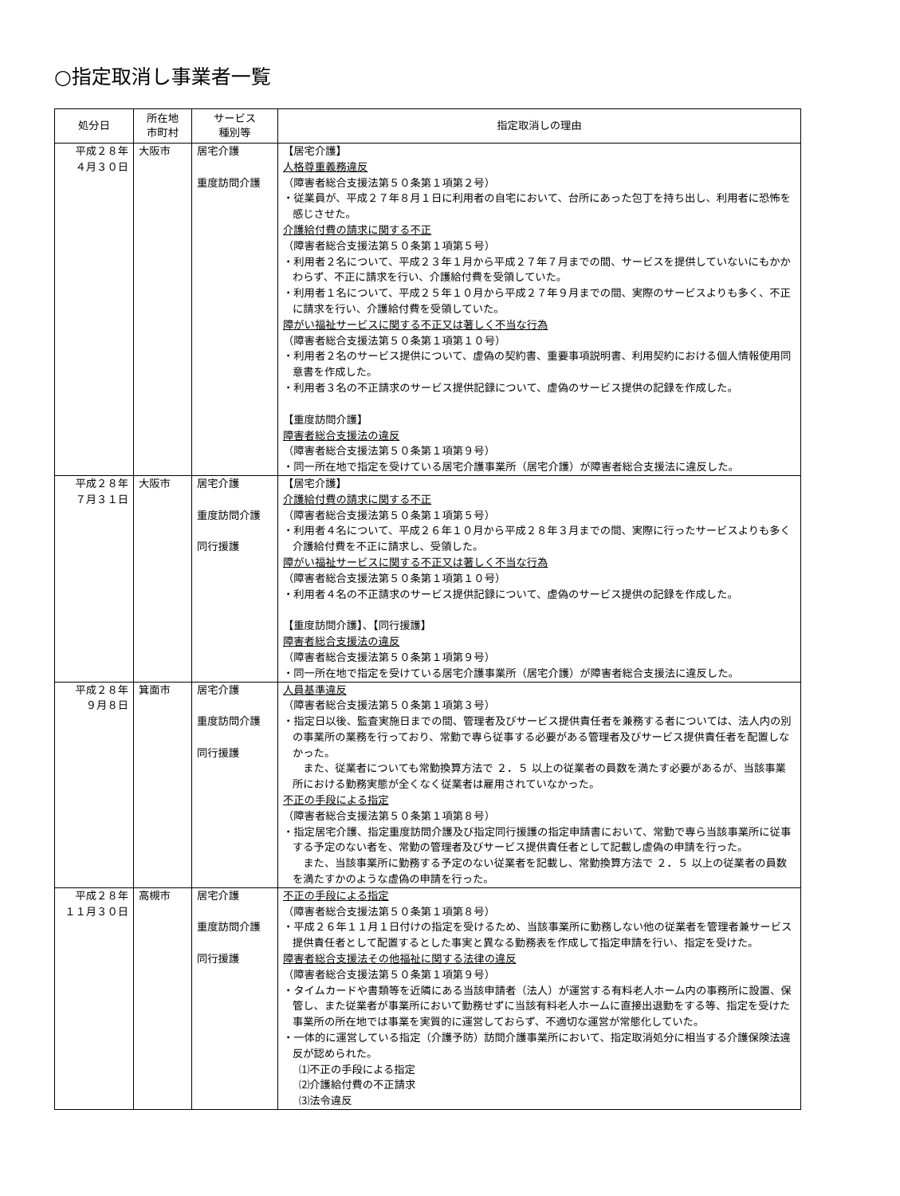○指定取消し事業者一覧
| 処分日 | 所在地 市町村 | サービス 種別等 | 指定取消しの理由 |
| --- | --- | --- | --- |
| 平成２８年 ４月３０日 | 大阪市 | 居宅介護 重度訪問介護 | 【居宅介護】 人格尊重義務違反 （障害者総合支援法第５０条第１項第２号） ・従業員が、平成２７年８月１日に利用者の自宅において、台所にあった包丁を持ち出し、利用者に恐怖を感じさせた。 介護給付費の請求に関する不正 （障害者総合支援法第５０条第１項第５号） ・利用者２名について、平成２３年１月から平成２７年７月までの間、サービスを提供していないにもかかわらず、不正に請求を行い、介護給付費を受領していた。 ・利用者１名について、平成２５年１０月から平成２７年９月までの間、実際のサービスよりも多く、不正に請求を行い、介護給付費を受領していた。 障がい福祉サービスに関する不正又は著しく不当な行為 （障害者総合支援法第５０条第１項第１０号） ・利用者２名のサービス提供について、虚偽の契約書、重要事項説明書、利用契約における個人情報使用同意書を作成した。 ・利用者３名の不正請求のサービス提供記録について、虚偽のサービス提供の記録を作成した。 【重度訪問介護】 障害者総合支援法の違反 （障害者総合支援法第５０条第１項第９号） ・同一所在地で指定を受けている居宅介護事業所（居宅介護）が障害者総合支援法に違反した。 |
| 平成２８年 ７月３１日 | 大阪市 | 居宅介護 重度訪問介護 同行援護 | 【居宅介護】 介護給付費の請求に関する不正 （障害者総合支援法第５０条第１項第５号） ・利用者４名について、平成２６年１０月から平成２８年３月までの間、実際に行ったサービスよりも多く介護給付費を不正に請求し、受領した。 障がい福祉サービスに関する不正又は著しく不当な行為 （障害者総合支援法第５０条第１項第１０号） ・利用者４名の不正請求のサービス提供記録について、虚偽のサービス提供の記録を作成した。 【重度訪問介護】、【同行援護】 障害者総合支援法の違反 （障害者総合支援法第５０条第１項第９号） ・同一所在地で指定を受けている居宅介護事業所（居宅介護）が障害者総合支援法に違反した。 |
| 平成２８年 ９月８日 | 箕面市 | 居宅介護 重度訪問介護 同行援護 | 人員基準違反 （障害者総合支援法第５０条第１項第３号） ・指定日以後、監査実施日までの間、管理者及びサービス提供責任者を兼務する者については、法人内の別の事業所の業務を行っており、常勤で専ら従事する必要がある管理者及びサービス提供責任者を配置しなかった。 また、従業者についても常勤換算方法で ２．５ 以上の従業者の員数を満たす必要があるが、当該事業所における勤務実態が全くなく従業者は雇用されていなかった。 不正の手段による指定 （障害者総合支援法第５０条第１項第８号） ・指定居宅介護、指定重度訪問介護及び指定同行援護の指定申請書において、常勤で専ら当該事業所に従事する予定のない者を、常勤の管理者及びサービス提供責任者として記載し虚偽の申請を行った。 また、当該事業所に勤務する予定のない従業者を記載し、常勤換算方法で ２．５ 以上の従業者の員数を満たすかのような虚偽の申請を行った。 |
| 平成２８年 １１月３０日 | 高槻市 | 居宅介護 重度訪問介護 同行援護 | 不正の手段による指定 （障害者総合支援法第５０条第１項第８号） ・平成２６年１１月１日付けの指定を受けるため、当該事業所に勤務しない他の従業者を管理者兼サービス提供責任者として配置するとした事実と異なる勤務表を作成して指定申請を行い、指定を受けた。 障害者総合支援法その他福祉に関する法律の違反 （障害者総合支援法第５０条第１項第９号） ・タイムカードや書類等を近隣にある当該申請者（法人）が運営する有料老人ホーム内の事務所に設置、保管し、また従業者が事業所において勤務せずに当該有料老人ホームに直接出退勤をする等、指定を受けた事業所の所在地では事業を実質的に運営しておらず、不適切な運営が常態化していた。 ・一体的に運営している指定（介護予防）訪問介護事業所において、指定取消処分に相当する介護保険法違反が認められた。 ⑴不正の手段による指定 ⑵介護給付費の不正請求 ⑶法令違反 |